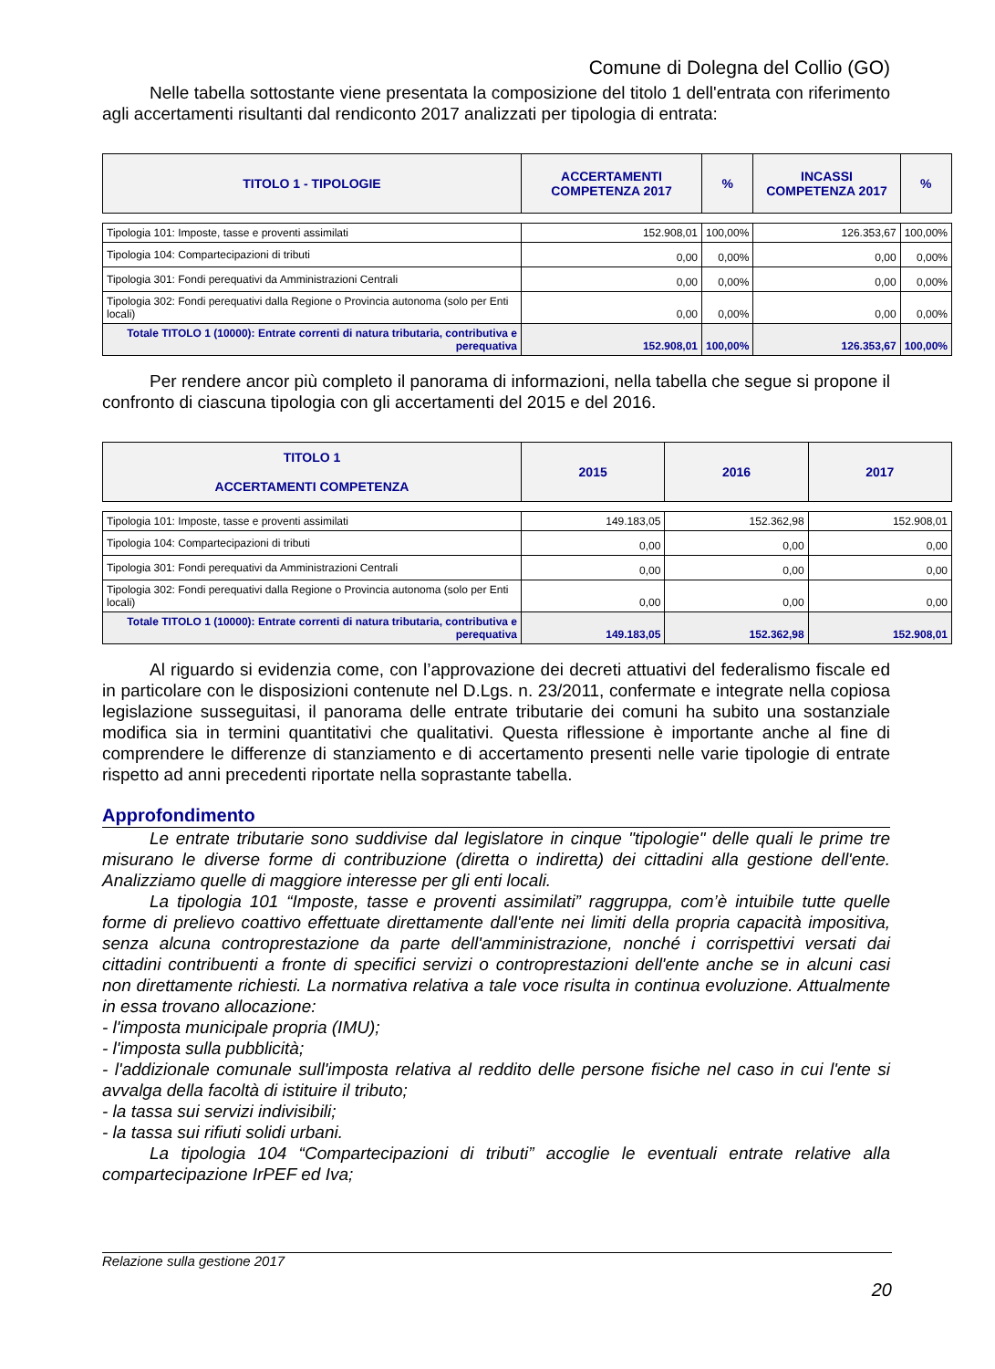Comune di Dolegna del Collio (GO)
Nelle tabella sottostante viene presentata la composizione del titolo 1 dell'entrata con riferimento agli accertamenti risultanti dal rendiconto 2017 analizzati per tipologia di entrata:
| TITOLO 1 - TIPOLOGIE | ACCERTAMENTI COMPETENZA 2017 | % | INCASSI COMPETENZA 2017 | % |
| --- | --- | --- | --- | --- |
| Tipologia 101: Imposte, tasse e proventi assimilati | 152.908,01 | 100,00% | 126.353,67 | 100,00% |
| Tipologia 104: Compartecipazioni di tributi | 0,00 | 0,00% | 0,00 | 0,00% |
| Tipologia 301: Fondi perequativi da Amministrazioni Centrali | 0,00 | 0,00% | 0,00 | 0,00% |
| Tipologia 302: Fondi perequativi dalla Regione o Provincia autonoma (solo per Enti locali) | 0,00 | 0,00% | 0,00 | 0,00% |
| Totale TITOLO 1 (10000): Entrate correnti di natura tributaria, contributiva e perequativa | 152.908,01 | 100,00% | 126.353,67 | 100,00% |
Per rendere ancor più completo il panorama di informazioni, nella tabella che segue si propone il confronto di ciascuna tipologia con gli accertamenti del 2015 e del 2016.
| TITOLO 1 ACCERTAMENTI COMPETENZA | 2015 | 2016 | 2017 |
| --- | --- | --- | --- |
| Tipologia 101: Imposte, tasse e proventi assimilati | 149.183,05 | 152.362,98 | 152.908,01 |
| Tipologia 104: Compartecipazioni di tributi | 0,00 | 0,00 | 0,00 |
| Tipologia 301: Fondi perequativi da Amministrazioni Centrali | 0,00 | 0,00 | 0,00 |
| Tipologia 302: Fondi perequativi dalla Regione o Provincia autonoma (solo per Enti locali) | 0,00 | 0,00 | 0,00 |
| Totale TITOLO 1 (10000): Entrate correnti di natura tributaria, contributiva e perequativa | 149.183,05 | 152.362,98 | 152.908,01 |
Al riguardo si evidenzia come, con l’approvazione dei decreti attuativi del federalismo fiscale ed in particolare con le disposizioni contenute nel D.Lgs. n. 23/2011, confermate e integrate nella copiosa legislazione susseguitasi, il panorama delle entrate tributarie dei comuni ha subito una sostanziale modifica sia in termini quantitativi che qualitativi. Questa riflessione è importante anche al fine di comprendere le differenze di stanziamento e di accertamento presenti nelle varie tipologie di entrate rispetto ad anni precedenti riportate nella soprastante tabella.
Approfondimento
Le entrate tributarie sono suddivise dal legislatore in cinque "tipologie" delle quali le prime tre misurano le diverse forme di contribuzione (diretta o indiretta) dei cittadini alla gestione dell'ente. Analizziamo quelle di maggiore interesse per gli enti locali.
La tipologia 101 “Imposte, tasse e proventi assimilati” raggruppa, com’è intuibile tutte quelle forme di prelievo coattivo effettuate direttamente dall'ente nei limiti della propria capacità impositiva, senza alcuna controprestazione da parte dell'amministrazione, nonché i corrispettivi versati dai cittadini contribuenti a fronte di specifici servizi o controprestazioni dell'ente anche se in alcuni casi non direttamente richiesti. La normativa relativa a tale voce risulta in continua evoluzione. Attualmente in essa trovano allocazione:
- l'imposta municipale propria (IMU);
- l'imposta sulla pubblicità;
- l'addizionale comunale sull'imposta relativa al reddito delle persone fisiche nel caso in cui l'ente si avvalga della facoltà di istituire il tributo;
- la tassa sui servizi indivisibili;
- la tassa sui rifiuti solidi urbani.
La tipologia 104 “Compartecipazioni di tributi” accoglie le eventuali entrate relative alla compartecipazione IrPEF ed Iva;
Relazione sulla gestione 2017
20